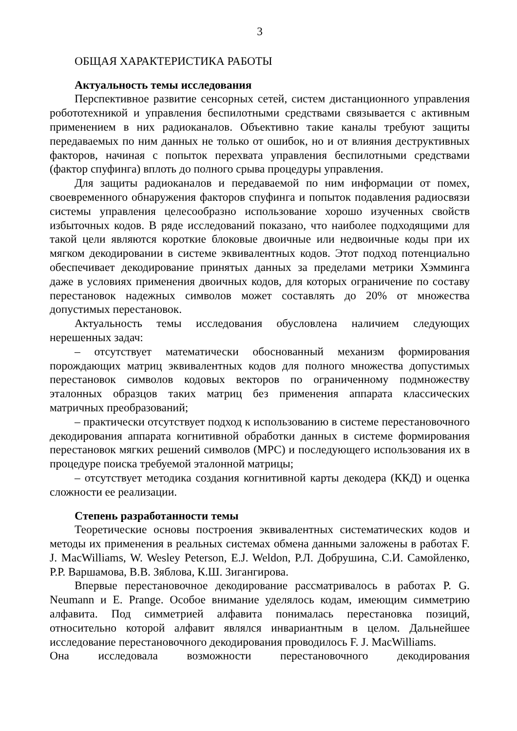3
ОБЩАЯ ХАРАКТЕРИСТИКА РАБОТЫ
Актуальность темы исследования
Перспективное развитие сенсорных сетей, систем дистанционного управления робототехникой и управления беспилотными средствами связывается с активным применением в них радиоканалов. Объективно такие каналы требуют защиты передаваемых по ним данных не только от ошибок, но и от влияния деструктивных факторов, начиная с попыток перехвата управления беспилотными средствами (фактор спуфинга) вплоть до полного срыва процедуры управления.
Для защиты радиоканалов и передаваемой по ним информации от помех, своевременного обнаружения факторов спуфинга и попыток подавления радиосвязи системы управления целесообразно использование хорошо изученных свойств избыточных кодов. В ряде исследований показано, что наиболее подходящими для такой цели являются короткие блоковые двоичные или недвоичные коды при их мягком декодировании в системе эквивалентных кодов. Этот подход потенциально обеспечивает декодирование принятых данных за пределами метрики Хэмминга даже в условиях применения двоичных кодов, для которых ограничение по составу перестановок надежных символов может составлять до 20% от множества допустимых перестановок.
Актуальность темы исследования обусловлена наличием следующих нерешенных задач:
– отсутствует математически обоснованный механизм формирования порождающих матриц эквивалентных кодов для полного множества допустимых перестановок символов кодовых векторов по ограниченному подмножеству эталонных образцов таких матриц без применения аппарата классических матричных преобразований;
– практически отсутствует подход к использованию в системе перестановочного декодирования аппарата когнитивной обработки данных в системе формирования перестановок мягких решений символов (МРС) и последующего использования их в процедуре поиска требуемой эталонной матрицы;
– отсутствует методика создания когнитивной карты декодера (ККД) и оценка сложности ее реализации.
Степень разработанности темы
Теоретические основы построения эквивалентных систематических кодов и методы их применения в реальных системах обмена данными заложены в работах F. J. MacWilliams, W. Wesley Peterson, E.J. Weldon, Р.Л. Добрушина, С.И. Самойленко, Р.Р. Варшамова, В.В. Зяблова, К.Ш. Зигангирова.
Впервые перестановочное декодирование рассматривалось в работах P. G. Neumann и E. Prange. Особое внимание уделялось кодам, имеющим симметрию алфавита. Под симметрией алфавита понималась перестановка позиций, относительно которой алфавит являлся инвариантным в целом. Дальнейшее исследование перестановочного декодирования проводилось F. J. MacWilliams.
Она исследовала возможности перестановочного декодирования